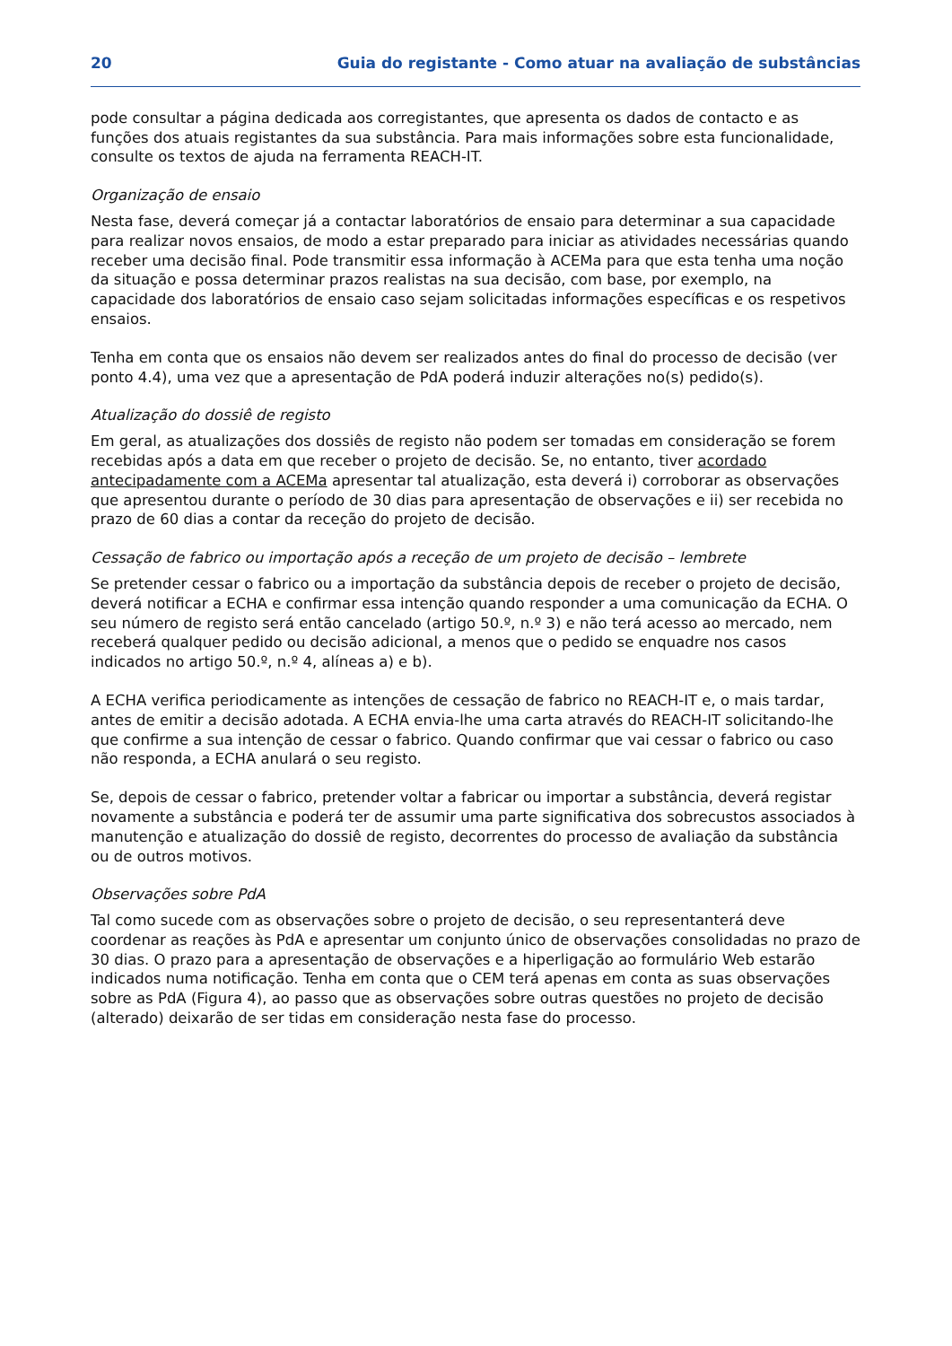20 Guia do registante - Como atuar na avaliação de substâncias
pode consultar a página dedicada aos corregistantes, que apresenta os dados de contacto e as funções dos atuais registantes da sua substância. Para mais informações sobre esta funcionalidade, consulte os textos de ajuda na ferramenta REACH-IT.
Organização de ensaio
Nesta fase, deverá começar já a contactar laboratórios de ensaio para determinar a sua capacidade para realizar novos ensaios, de modo a estar preparado para iniciar as atividades necessárias quando receber uma decisão final. Pode transmitir essa informação à ACEMa para que esta tenha uma noção da situação e possa determinar prazos realistas na sua decisão, com base, por exemplo, na capacidade dos laboratórios de ensaio caso sejam solicitadas informações específicas e os respetivos ensaios.
Tenha em conta que os ensaios não devem ser realizados antes do final do processo de decisão (ver ponto 4.4), uma vez que a apresentação de PdA poderá induzir alterações no(s) pedido(s).
Atualização do dossiê de registo
Em geral, as atualizações dos dossiês de registo não podem ser tomadas em consideração se forem recebidas após a data em que receber o projeto de decisão. Se, no entanto, tiver acordado antecipadamente com a ACEMa apresentar tal atualização, esta deverá i) corroborar as observações que apresentou durante o período de 30 dias para apresentação de observações e ii) ser recebida no prazo de 60 dias a contar da receção do projeto de decisão.
Cessação de fabrico ou importação após a receção de um projeto de decisão – lembrete
Se pretender cessar o fabrico ou a importação da substância depois de receber o projeto de decisão, deverá notificar a ECHA e confirmar essa intenção quando responder a uma comunicação da ECHA. O seu número de registo será então cancelado (artigo 50.º, n.º 3) e não terá acesso ao mercado, nem receberá qualquer pedido ou decisão adicional, a menos que o pedido se enquadre nos casos indicados no artigo 50.º, n.º 4, alíneas a) e b).
A ECHA verifica periodicamente as intenções de cessação de fabrico no REACH-IT e, o mais tardar, antes de emitir a decisão adotada. A ECHA envia-lhe uma carta através do REACH-IT solicitando-lhe que confirme a sua intenção de cessar o fabrico. Quando confirmar que vai cessar o fabrico ou caso não responda, a ECHA anulará o seu registo.
Se, depois de cessar o fabrico, pretender voltar a fabricar ou importar a substância, deverá registar novamente a substância e poderá ter de assumir uma parte significativa dos sobrecustos associados à manutenção e atualização do dossiê de registo, decorrentes do processo de avaliação da substância ou de outros motivos.
Observações sobre PdA
Tal como sucede com as observações sobre o projeto de decisão, o seu representanterá deve coordenar as reações às PdA e apresentar um conjunto único de observações consolidadas no prazo de 30 dias. O prazo para a apresentação de observações e a hiperligação ao formulário Web estarão indicados numa notificação. Tenha em conta que o CEM terá apenas em conta as suas observações sobre as PdA (Figura 4), ao passo que as observações sobre outras questões no projeto de decisão (alterado) deixarão de ser tidas em consideração nesta fase do processo.